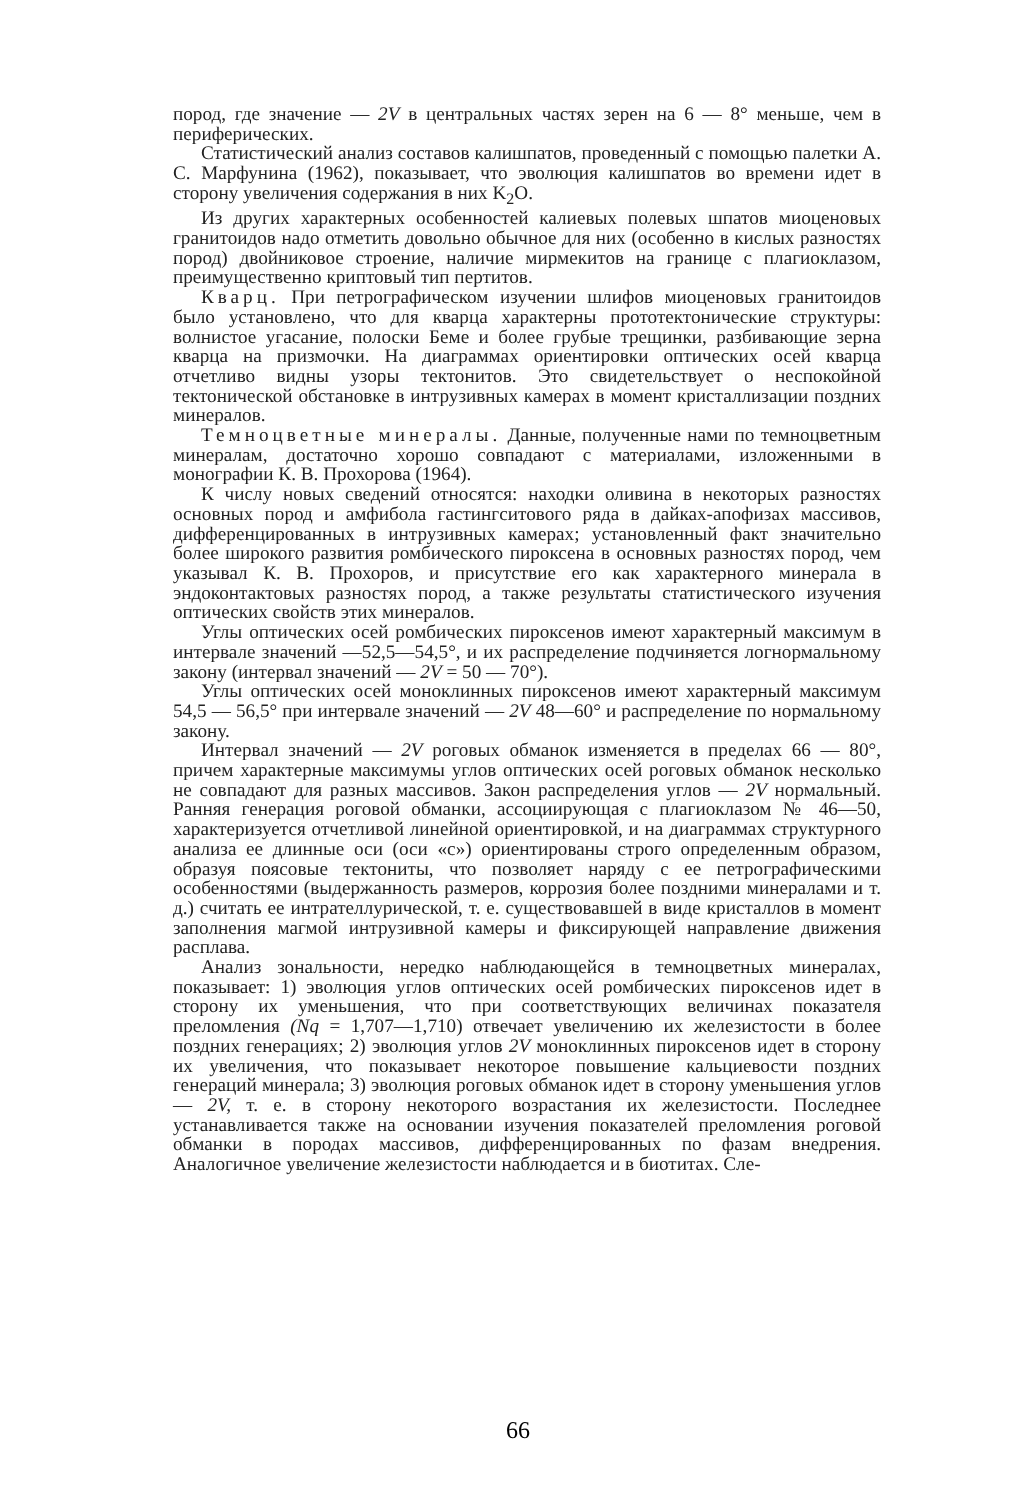пород, где значение — 2V в центральных частях зерен на 6 — 8° меньше, чем в периферических.
Статистический анализ составов калишпатов, проведенный с помощью палетки А. С. Марфунина (1962), показывает, что эволюция калишпатов во времени идет в сторону увеличения содержания в них K<sub>2</sub>O.
Из других характерных особенностей калиевых полевых шпатов миоценовых гранитоидов надо отметить довольно обычное для них (особенно в кислых разностях пород) двойниковое строение, наличие мирмекитов на границе с плагиоклазом, преимущественно криптовый тип пертитов.
Кварц. При петрографическом изучении шлифов миоценовых гранитоидов было установлено, что для кварца характерны прототектонические структуры: волнистое угасание, полоски Беме и более грубые трещинки, разбивающие зерна кварца на призмочки. На диаграммах ориентировки оптических осей кварца отчетливо видны узоры тектонитов. Это свидетельствует о неспокойной тектонической обстановке в интрузивных камерах в момент кристаллизации поздних минералов.
Темноцветные минералы. Данные, полученные нами по темноцветным минералам, достаточно хорошо совпадают с материалами, изложенными в монографии К. В. Прохорова (1964).
К числу новых сведений относятся: находки оливина в некоторых разностях основных пород и амфибола гастингситового ряда в дайках-апофизах массивов, дифференцированных в интрузивных камерах; установленный факт значительно более широкого развития ромбического пироксена в основных разностях пород, чем указывал К. В. Прохоров, и присутствие его как характерного минерала в эндоконтактовых разностях пород, а также результаты статистического изучения оптических свойств этих минералов.
Углы оптических осей ромбических пироксенов имеют характерный максимум в интервале значений —52,5—54,5°, и их распределение подчиняется логнормальному закону (интервал значений — 2V = 50 — 70°).
Углы оптических осей моноклинных пироксенов имеют характерный максимум 54,5 — 56,5° при интервале значений — 2V 48—60° и распределение по нормальному закону.
Интервал значений — 2V роговых обманок изменяется в пределах 66 — 80°, причем характерные максимумы углов оптических осей роговых обманок несколько не совпадают для разных массивов. Закон распределения углов — 2V нормальный. Ранняя генерация роговой обманки, ассоциирующая с плагиоклазом № 46—50, характеризуется отчетливой линейной ориентировкой, и на диаграммах структурного анализа ее длинные оси (оси «с») ориентированы строго определенным образом, образуя поясовые тектониты, что позволяет наряду с ее петрографическими особенностями (выдержанность размеров, коррозия более поздними минералами и т. д.) считать ее интрателлурической, т. е. существовавшей в виде кристаллов в момент заполнения магмой интрузивной камеры и фиксирующей направление движения расплава.
Анализ зональности, нередко наблюдающейся в темноцветных минералах, показывает: 1) эволюция углов оптических осей ромбических пироксенов идет в сторону их уменьшения, что при соответствующих величинах показателя преломления (Nq = 1,707—1,710) отвечает увеличению их железистости в более поздних генерациях; 2) эволюция углов 2V моноклинных пироксенов идет в сторону их увеличения, что показывает некоторое повышение кальциевости поздних генераций минерала; 3) эволюция роговых обманок идет в сторону уменьшения углов — 2V, т. е. в сторону некоторого возрастания их железистости. Последнее устанавливается также на основании изучения показателей преломления роговой обманки в породах массивов, дифференцированных по фазам внедрения. Аналогичное увеличение железистости наблюдается и в биотитах. Сле-
66